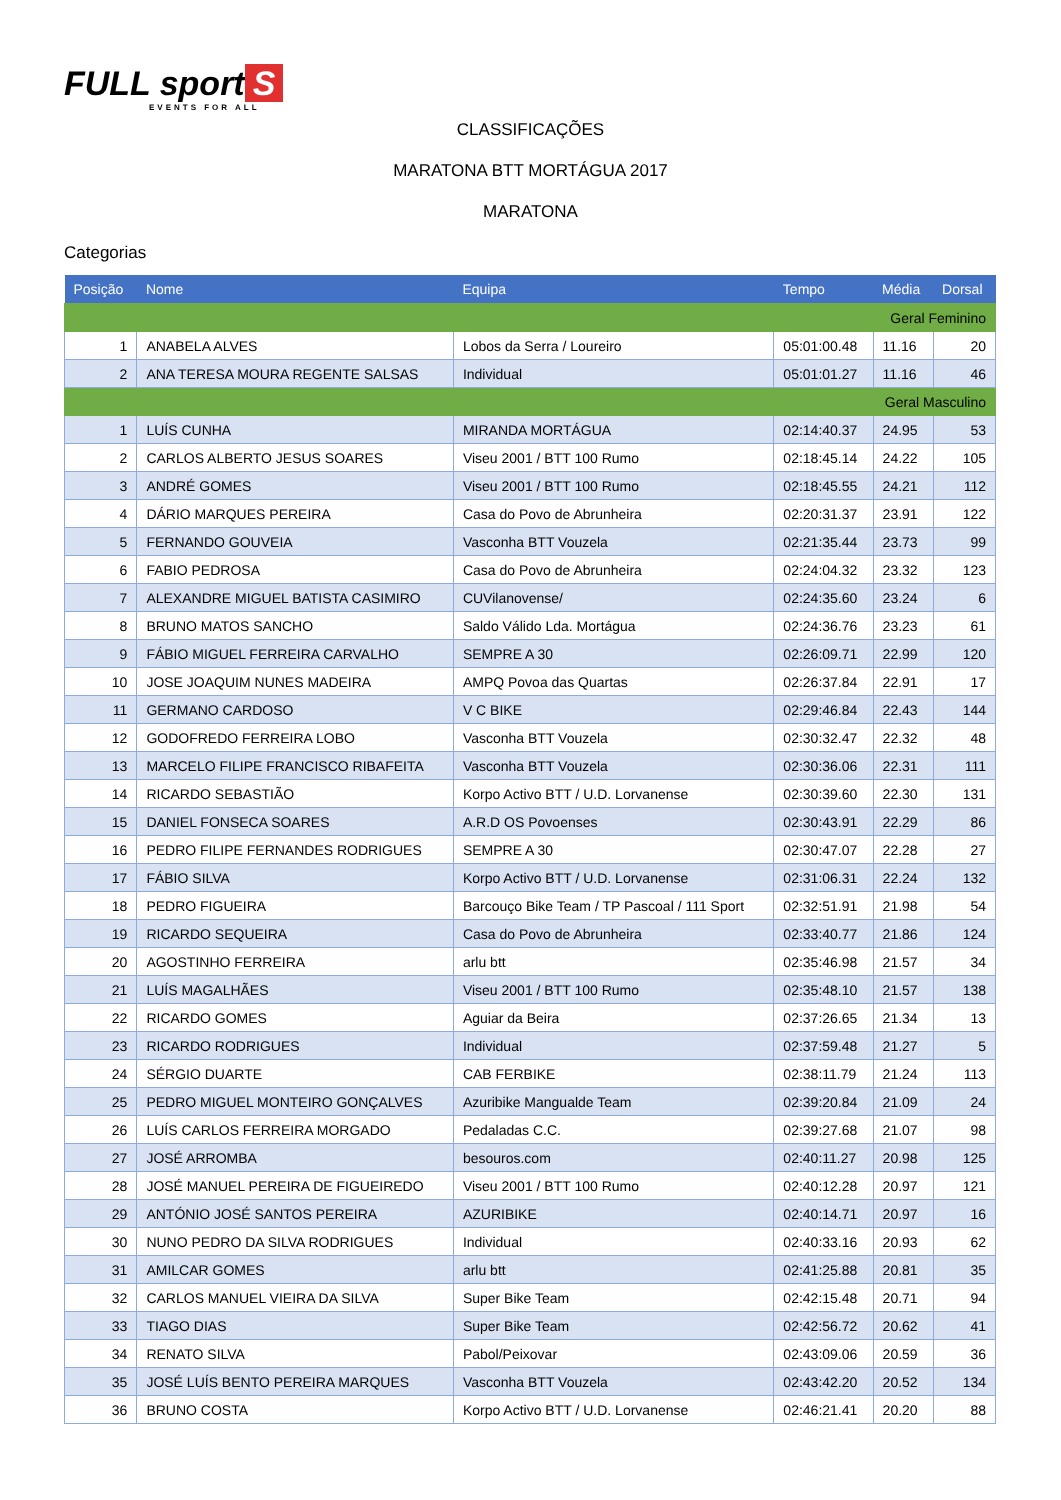FULL sport S
EVENTS FOR ALL
CLASSIFICAÇÕES
MARATONA BTT MORTÁGUA 2017
MARATONA
Categorias
| Posição | Nome | Equipa | Tempo | Média | Dorsal |
| --- | --- | --- | --- | --- | --- |
| Geral Feminino | | | | | |
| 1 | ANABELA ALVES | Lobos da Serra / Loureiro | 05:01:00.48 | 11.16 | 20 |
| 2 | ANA TERESA MOURA REGENTE SALSAS | Individual | 05:01:01.27 | 11.16 | 46 |
| Geral Masculino | | | | | |
| 1 | LUÍS CUNHA | MIRANDA MORTÁGUA | 02:14:40.37 | 24.95 | 53 |
| 2 | CARLOS ALBERTO JESUS SOARES | Viseu 2001 / BTT 100 Rumo | 02:18:45.14 | 24.22 | 105 |
| 3 | ANDRÉ GOMES | Viseu 2001 / BTT 100 Rumo | 02:18:45.55 | 24.21 | 112 |
| 4 | DÁRIO MARQUES PEREIRA | Casa do Povo de Abrunheira | 02:20:31.37 | 23.91 | 122 |
| 5 | FERNANDO GOUVEIA | Vasconha BTT Vouzela | 02:21:35.44 | 23.73 | 99 |
| 6 | FABIO PEDROSA | Casa do Povo de Abrunheira | 02:24:04.32 | 23.32 | 123 |
| 7 | ALEXANDRE MIGUEL BATISTA CASIMIRO | CUVilanovense/ | 02:24:35.60 | 23.24 | 6 |
| 8 | BRUNO MATOS SANCHO | Saldo Válido Lda. Mortágua | 02:24:36.76 | 23.23 | 61 |
| 9 | FÁBIO MIGUEL FERREIRA CARVALHO | SEMPRE A 30 | 02:26:09.71 | 22.99 | 120 |
| 10 | JOSE JOAQUIM NUNES MADEIRA | AMPQ Povoa das Quartas | 02:26:37.84 | 22.91 | 17 |
| 11 | GERMANO CARDOSO | V C BIKE | 02:29:46.84 | 22.43 | 144 |
| 12 | GODOFREDO FERREIRA LOBO | Vasconha BTT Vouzela | 02:30:32.47 | 22.32 | 48 |
| 13 | MARCELO FILIPE FRANCISCO RIBAFEITA | Vasconha BTT Vouzela | 02:30:36.06 | 22.31 | 111 |
| 14 | RICARDO SEBASTIÃO | Korpo Activo BTT / U.D. Lorvanense | 02:30:39.60 | 22.30 | 131 |
| 15 | DANIEL FONSECA SOARES | A.R.D OS Povoenses | 02:30:43.91 | 22.29 | 86 |
| 16 | PEDRO FILIPE FERNANDES RODRIGUES | SEMPRE A 30 | 02:30:47.07 | 22.28 | 27 |
| 17 | FÁBIO SILVA | Korpo Activo BTT / U.D. Lorvanense | 02:31:06.31 | 22.24 | 132 |
| 18 | PEDRO FIGUEIRA | Barcouço Bike Team / TP Pascoal / 111 Sport | 02:32:51.91 | 21.98 | 54 |
| 19 | RICARDO SEQUEIRA | Casa do Povo de Abrunheira | 02:33:40.77 | 21.86 | 124 |
| 20 | AGOSTINHO FERREIRA | arlu btt | 02:35:46.98 | 21.57 | 34 |
| 21 | LUÍS MAGALHÃES | Viseu 2001 / BTT 100 Rumo | 02:35:48.10 | 21.57 | 138 |
| 22 | RICARDO GOMES | Aguiar da Beira | 02:37:26.65 | 21.34 | 13 |
| 23 | RICARDO RODRIGUES | Individual | 02:37:59.48 | 21.27 | 5 |
| 24 | SÉRGIO DUARTE | CAB FERBIKE | 02:38:11.79 | 21.24 | 113 |
| 25 | PEDRO MIGUEL MONTEIRO GONÇALVES | Azuribike Mangualde Team | 02:39:20.84 | 21.09 | 24 |
| 26 | LUÍS CARLOS FERREIRA MORGADO | Pedaladas C.C. | 02:39:27.68 | 21.07 | 98 |
| 27 | JOSÉ ARROMBA | besouros.com | 02:40:11.27 | 20.98 | 125 |
| 28 | JOSÉ MANUEL PEREIRA DE FIGUEIREDO | Viseu 2001 / BTT 100 Rumo | 02:40:12.28 | 20.97 | 121 |
| 29 | ANTÓNIO JOSÉ SANTOS PEREIRA | AZURIBIKE | 02:40:14.71 | 20.97 | 16 |
| 30 | NUNO PEDRO DA SILVA RODRIGUES | Individual | 02:40:33.16 | 20.93 | 62 |
| 31 | AMILCAR GOMES | arlu btt | 02:41:25.88 | 20.81 | 35 |
| 32 | CARLOS MANUEL VIEIRA DA SILVA | Super Bike Team | 02:42:15.48 | 20.71 | 94 |
| 33 | TIAGO DIAS | Super Bike Team | 02:42:56.72 | 20.62 | 41 |
| 34 | RENATO SILVA | Pabol/Peixovar | 02:43:09.06 | 20.59 | 36 |
| 35 | JOSÉ LUÍS BENTO PEREIRA MARQUES | Vasconha BTT Vouzela | 02:43:42.20 | 20.52 | 134 |
| 36 | BRUNO COSTA | Korpo Activo BTT / U.D. Lorvanense | 02:46:21.41 | 20.20 | 88 |